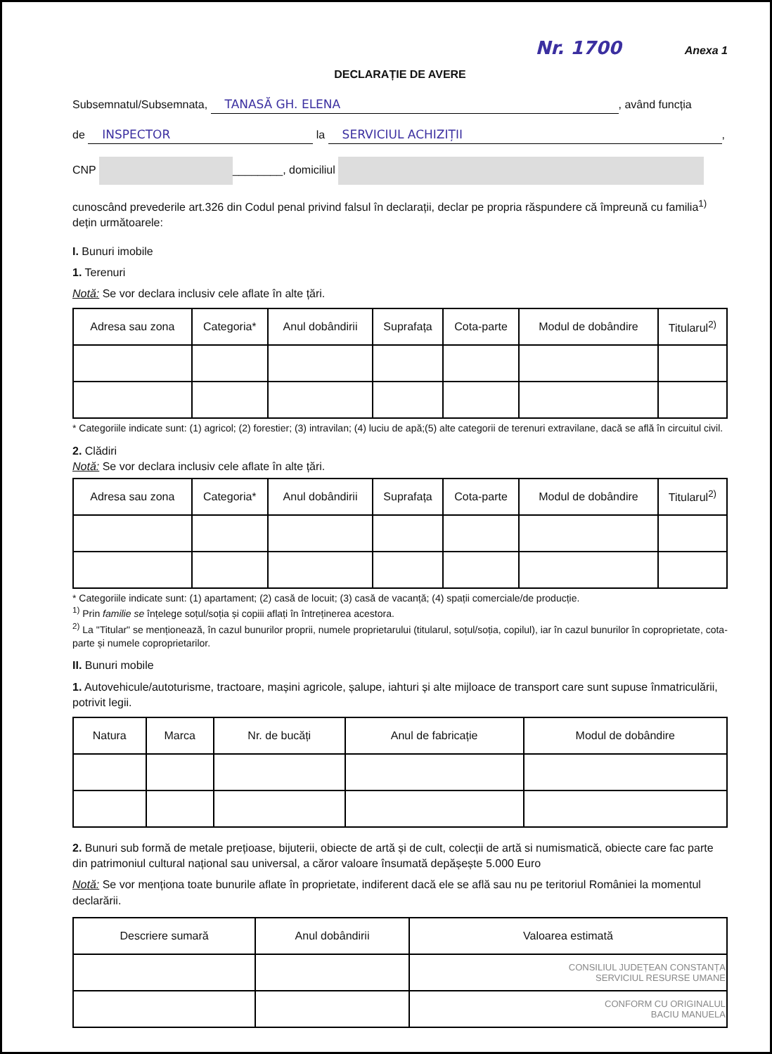Nr. 1700 Anexa 1
DECLARAȚIE DE AVERE
Subsemnatul/Subsemnata, TANASĂ GH. ELENA, având funcția
de INSPECTOR la SERVICIUL ACHIZIȚII,
CNP ________, domiciliul
cunoscând prevederile art.326 din Codul penal privind falsul în declarații, declar pe propria răspundere că împreună cu familia<sup>1)</sup> dețin următoarele:
I. Bunuri imobile
1. Terenuri
Notă: Se vor declara inclusiv cele aflate în alte țări.
| Adresa sau zona | Categoria* | Anul dobândirii | Suprafața | Cota-parte | Modul de dobândire | Titularul<sup>2)</sup> |
| --- | --- | --- | --- | --- | --- | --- |
* Categoriile indicate sunt: (1) agricol; (2) forestier; (3) intravilan; (4) luciu de apă;(5) alte categorii de terenuri extravilane, dacă se află în circuitul civil.
2. Clădiri
Notă: Se vor declara inclusiv cele aflate în alte țări.
| Adresa sau zona | Categoria* | Anul dobândirii | Suprafața | Cota-parte | Modul de dobândire | Titularul<sup>2)</sup> |
| --- | --- | --- | --- | --- | --- | --- |
* Categoriile indicate sunt: (1) apartament; (2) casă de locuit; (3) casă de vacanță; (4) spații comerciale/de producție.
<sup>1)</sup> Prin familie se înțelege soțul/soția și copiii aflați în întreținerea acestora.
<sup>2)</sup> La "Titular" se menționează, în cazul bunurilor proprii, numele proprietarului (titularul, soțul/soția, copilul), iar în cazul bunurilor în coproprietate, cota-parte și numele coproprietarilor.
II. Bunuri mobile
1. Autovehicule/autoturisme, tractoare, mașini agricole, șalupe, iahturi și alte mijloace de transport care sunt supuse înmatriculării, potrivit legii.
| Natura | Marca | Nr. de bucăți | Anul de fabricație | Modul de dobândire |
| --- | --- | --- | --- | --- |
2. Bunuri sub formă de metale prețioase, bijuterii, obiecte de artă și de cult, colecții de artă si numismatică, obiecte care fac parte din patrimoniul cultural național sau universal, a căror valoare însumată depășește 5.000 Euro
Notă: Se vor menționa toate bunurile aflate în proprietate, indiferent dacă ele se află sau nu pe teritoriul României la momentul declarării.
| Descriere sumară | Anul dobândirii | Valoarea estimată |
| --- | --- | --- |
| | | CONSILIUL JUDEȚEAN CONSTANȚA SERVICIUL RESURSE UMANE |
| | | CONFORM CU ORIGINALUL BACIU MANUELA |